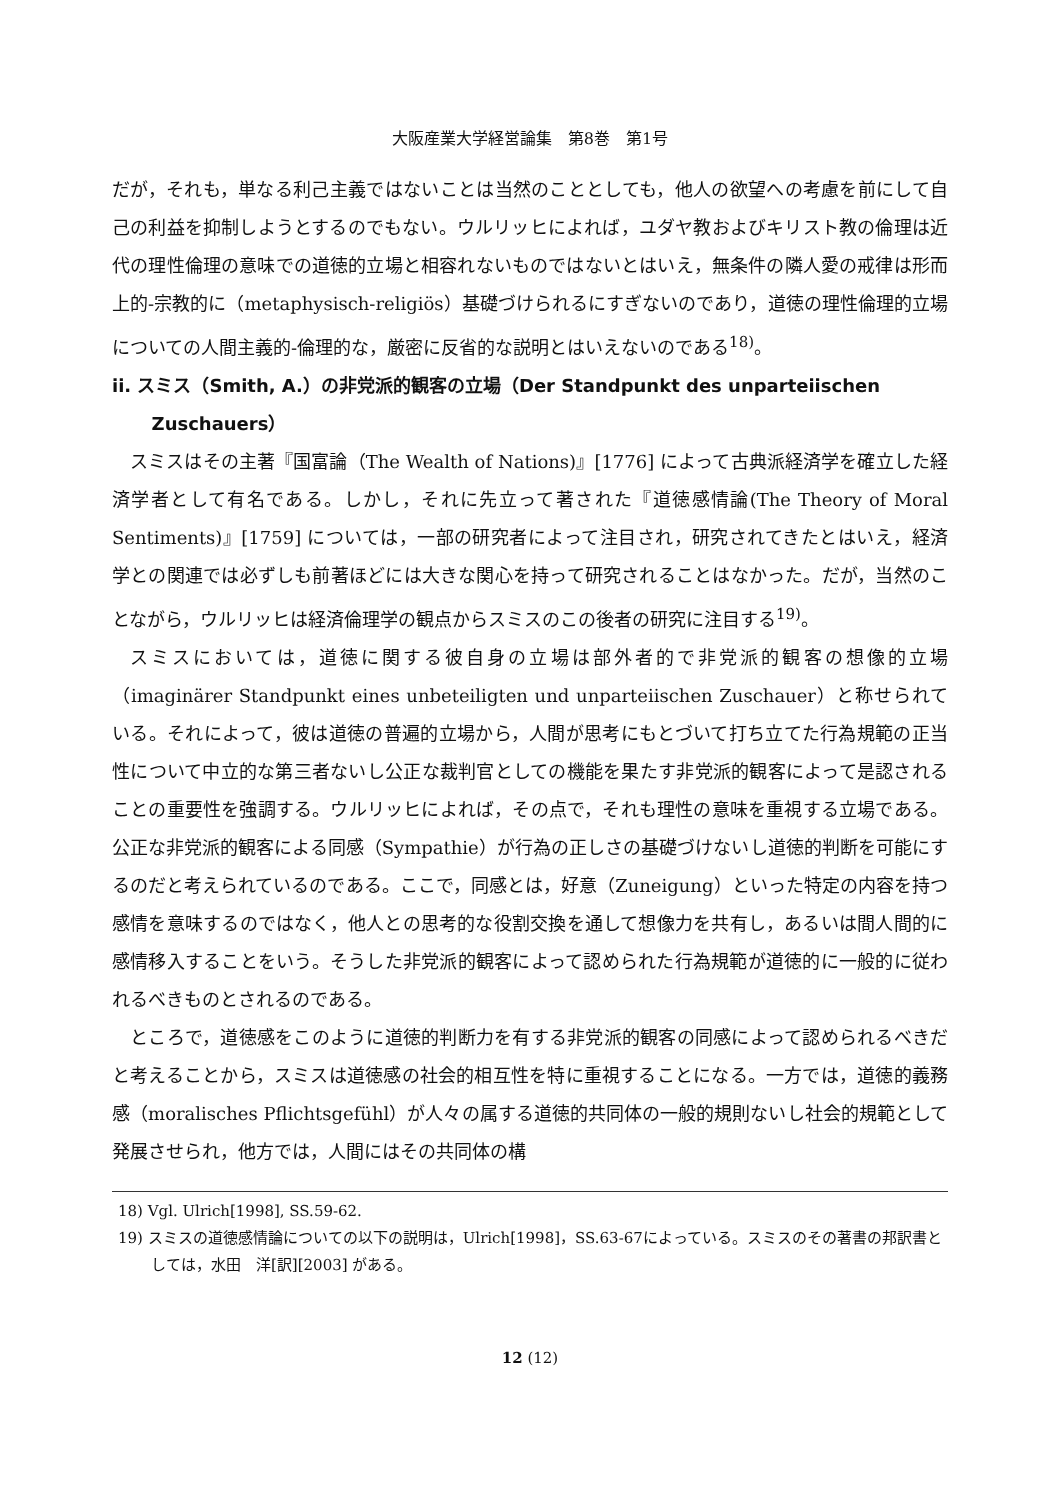大阪産業大学経営論集　第8巻　第1号
だが，それも，単なる利己主義ではないことは当然のこととしても，他人の欲望への考慮を前にして自己の利益を抑制しようとするのでもない。ウルリッヒによれば，ユダヤ教およびキリスト教の倫理は近代の理性倫理の意味での道徳的立場と相容れないものではないとはいえ，無条件の隣人愛の戒律は形而上的-宗教的に（metaphysisch-religiös）基礎づけられるにすぎないのであり，道徳の理性倫理的立場についての人間主義的-倫理的な，厳密に反省的な説明とはいえないのである<sup>18)</sup>。
ii. スミス（Smith, A.）の非党派的観客の立場（Der Standpunkt des unparteiischen Zuschauers）
スミスはその主著『国富論（The Wealth of Nations)』[1776] によって古典派経済学を確立した経済学者として有名である。しかし，それに先立って著された『道徳感情論(The Theory of Moral Sentiments)』[1759] については，一部の研究者によって注目され，研究されてきたとはいえ，経済学との関連では必ずしも前著ほどには大きな関心を持って研究されることはなかった。だが，当然のことながら，ウルリッヒは経済倫理学の観点からスミスのこの後者の研究に注目する<sup>19)</sup>。
スミスにおいては，道徳に関する彼自身の立場は部外者的で非党派的観客の想像的立場（imaginärer Standpunkt eines unbeteiligten und unparteiischen Zuschauer）と称せられている。それによって，彼は道徳の普遍的立場から，人間が思考にもとづいて打ち立てた行為規範の正当性について中立的な第三者ないし公正な裁判官としての機能を果たす非党派的観客によって是認されることの重要性を強調する。ウルリッヒによれば，その点で，それも理性の意味を重視する立場である。公正な非党派的観客による同感（Sympathie）が行為の正しさの基礎づけないし道徳的判断を可能にするのだと考えられているのである。ここで，同感とは，好意（Zuneigung）といった特定の内容を持つ感情を意味するのではなく，他人との思考的な役割交換を通して想像力を共有し，あるいは間人間的に感情移入することをいう。そうした非党派的観客によって認められた行為規範が道徳的に一般的に従われるべきものとされるのである。
ところで，道徳感をこのように道徳的判断力を有する非党派的観客の同感によって認められるべきだと考えることから，スミスは道徳感の社会的相互性を特に重視することになる。一方では，道徳的義務感（moralisches Pflichtsgefühl）が人々の属する道徳的共同体の一般的規則ないし社会的規範として発展させられ，他方では，人間にはその共同体の構
18) Vgl. Ulrich[1998], SS.59-62.
19) スミスの道徳感情論についての以下の説明は，Ulrich[1998]，SS.63-67によっている。スミスのその著書の邦訳書としては，水田　洋[訳][2003] がある。
12 (12)